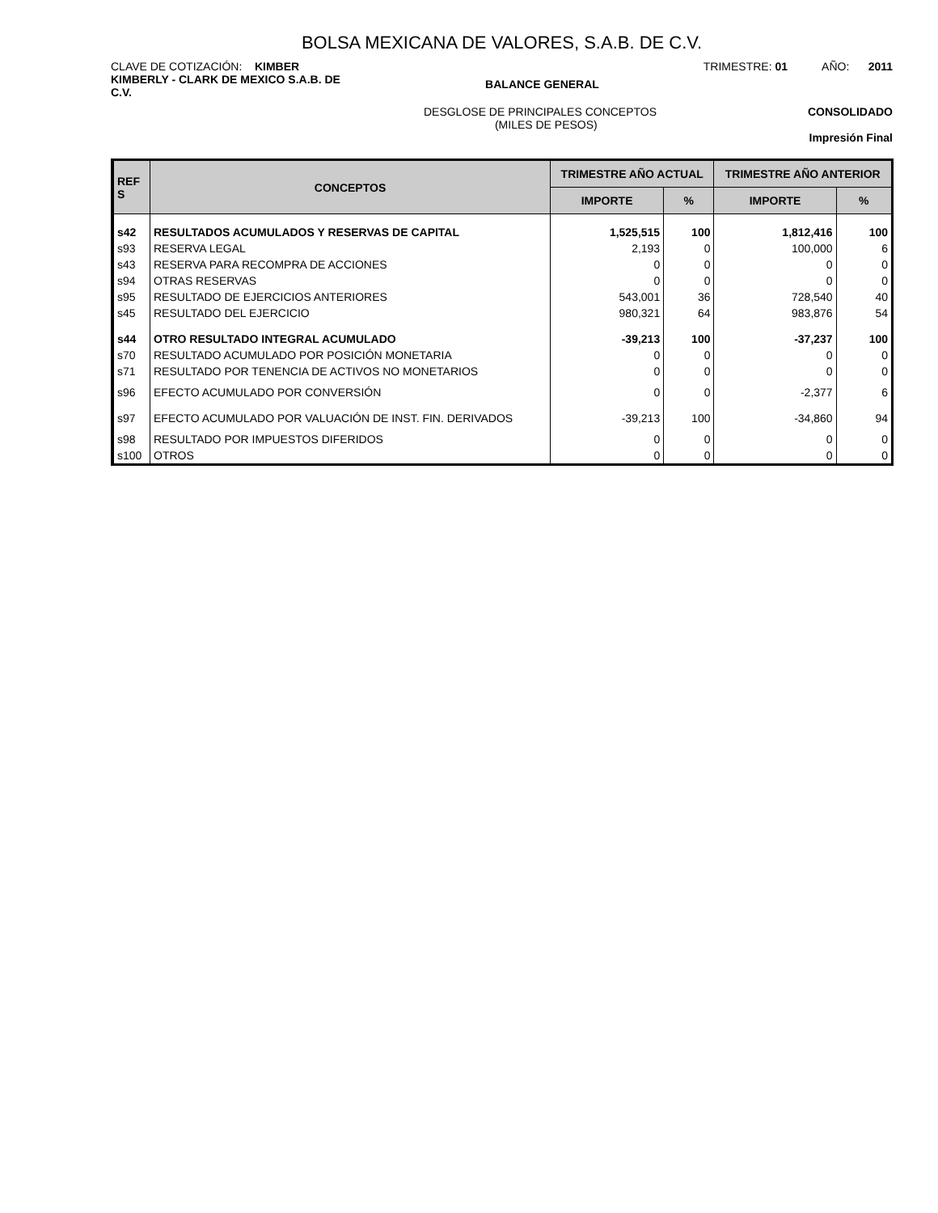BOLSA MEXICANA DE VALORES, S.A.B. DE C.V.
CLAVE DE COTIZACIÓN: KIMBER TRIMESTRE: 01 AÑO: 2011
KIMBERLY - CLARK DE MEXICO S.A.B. DE C.V.
BALANCE GENERAL
DESGLOSE DE PRINCIPALES CONCEPTOS
(MILES DE PESOS)
CONSOLIDADO
Impresión Final
| REF S | CONCEPTOS | TRIMESTRE AÑO ACTUAL | | TRIMESTRE AÑO ANTERIOR | |
| --- | --- | --- | --- | --- | --- |
| | | IMPORTE | % | IMPORTE | % |
| s42 | RESULTADOS ACUMULADOS Y RESERVAS DE CAPITAL | 1,525,515 | 100 | 1,812,416 | 100 |
| s93 | RESERVA LEGAL | 2,193 | 0 | 100,000 | 6 |
| s43 | RESERVA PARA RECOMPRA DE ACCIONES | 0 | 0 | 0 | 0 |
| s94 | OTRAS RESERVAS | 0 | 0 | 0 | 0 |
| s95 | RESULTADO DE EJERCICIOS ANTERIORES | 543,001 | 36 | 728,540 | 40 |
| s45 | RESULTADO DEL EJERCICIO | 980,321 | 64 | 983,876 | 54 |
| s44 | OTRO RESULTADO INTEGRAL ACUMULADO | -39,213 | 100 | -37,237 | 100 |
| s70 | RESULTADO ACUMULADO POR POSICIÓN MONETARIA | 0 | 0 | 0 | 0 |
| s71 | RESULTADO POR TENENCIA DE ACTIVOS NO MONETARIOS | 0 | 0 | 0 | 0 |
| s96 | EFECTO ACUMULADO POR CONVERSIÓN | 0 | 0 | -2,377 | 6 |
| s97 | EFECTO ACUMULADO POR VALUACIÓN DE INST. FIN. DERIVADOS | -39,213 | 100 | -34,860 | 94 |
| s98 | RESULTADO POR IMPUESTOS DIFERIDOS | 0 | 0 | 0 | 0 |
| s100 | OTROS | 0 | 0 | 0 | 0 |